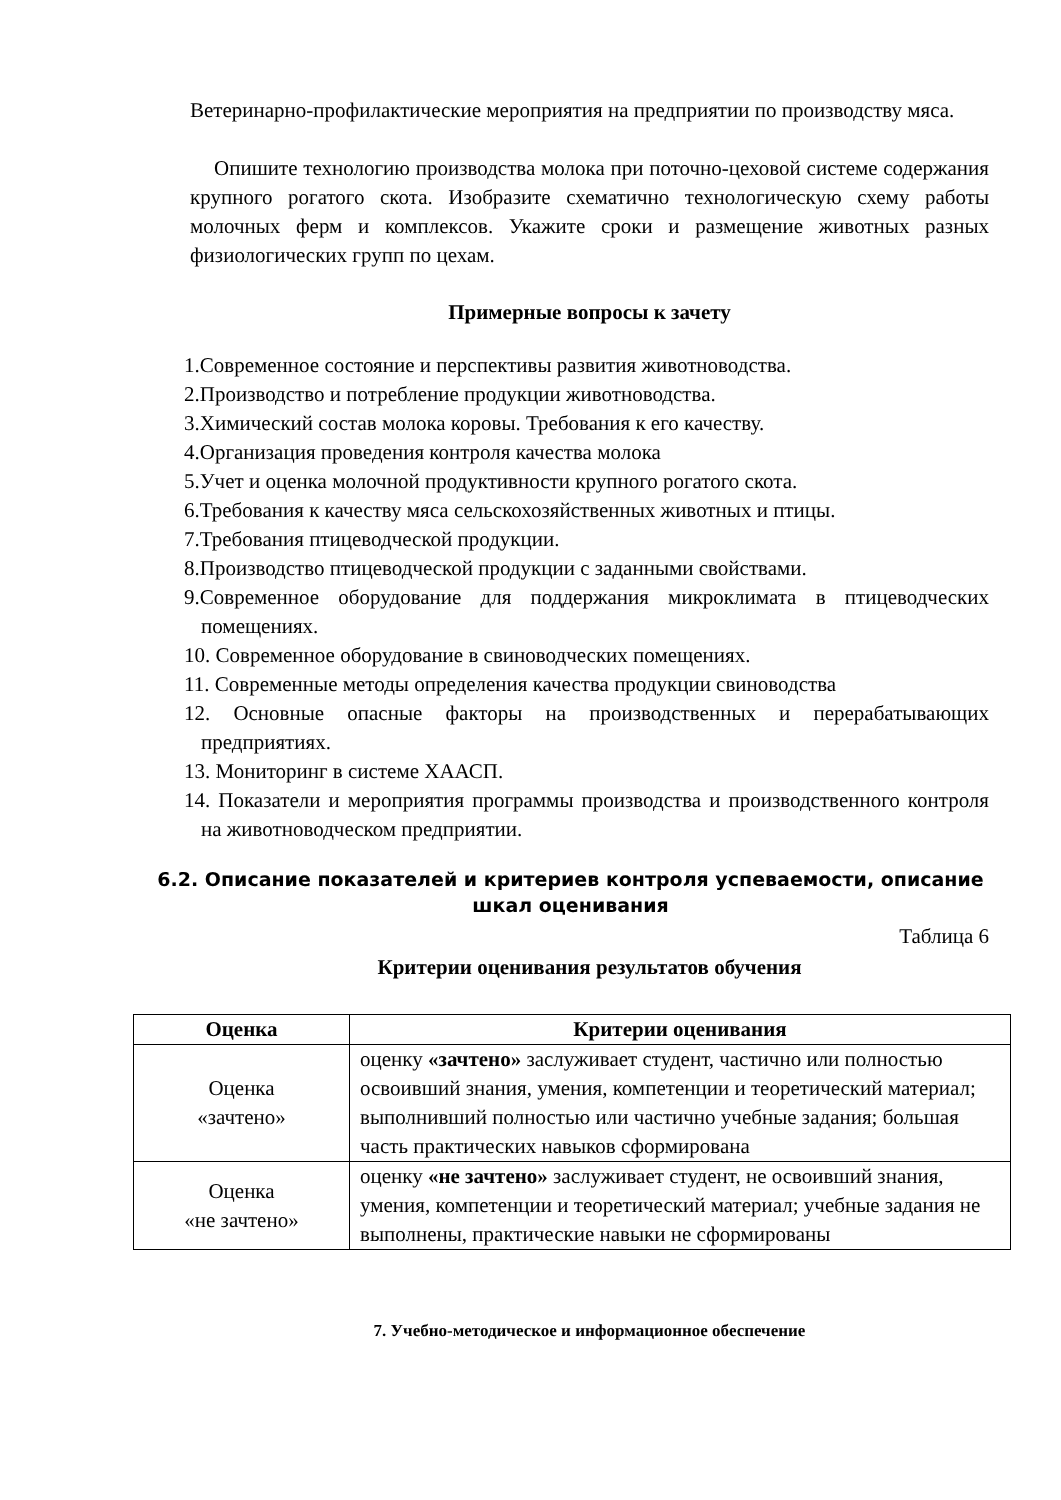Ветеринарно-профилактические мероприятия на предприятии по производству мяса.
Опишите технологию производства молока при поточно-цеховой системе содержания крупного рогатого скота. Изобразите схематично технологическую схему работы молочных ферм и комплексов. Укажите сроки и размещение животных разных физиологических групп по цехам.
Примерные вопросы к зачету
1.Современное состояние и перспективы развития животноводства.
2.Производство и потребление продукции животноводства.
3.Химический состав молока коровы. Требования к его качеству.
4.Организация проведения контроля качества молока
5.Учет и оценка молочной продуктивности крупного рогатого скота.
6.Требования к качеству мяса сельскохозяйственных животных и птицы.
7.Требования птицеводческой продукции.
8.Производство птицеводческой продукции с заданными свойствами.
9.Современное оборудование для поддержания микроклимата в птицеводческих помещениях.
10. Современное оборудование в свиноводческих помещениях.
11. Современные методы определения качества продукции свиноводства
12. Основные опасные факторы на производственных и перерабатывающих предприятиях.
13. Мониторинг в системе ХААСП.
14. Показатели и мероприятия программы производства и производственного контроля на животноводческом предприятии.
6.2. Описание показателей и критериев контроля успеваемости, описание шкал оценивания
Таблица 6
Критерии оценивания результатов обучения
| Оценка | Критерии оценивания |
| --- | --- |
| Оценка «зачтено» | оценку «зачтено» заслуживает студент, частично или полностью освоивший знания, умения, компетенции и теоретический материал; выполнивший полностью или частично учебные задания; большая часть практических навыков сформирована |
| Оценка «не зачтено» | оценку «не зачтено» заслуживает студент, не освоивший знания, умения, компетенции и теоретический материал; учебные задания не выполнены, практические навыки не сформированы |
7. Учебно-методическое и информационное обеспечение